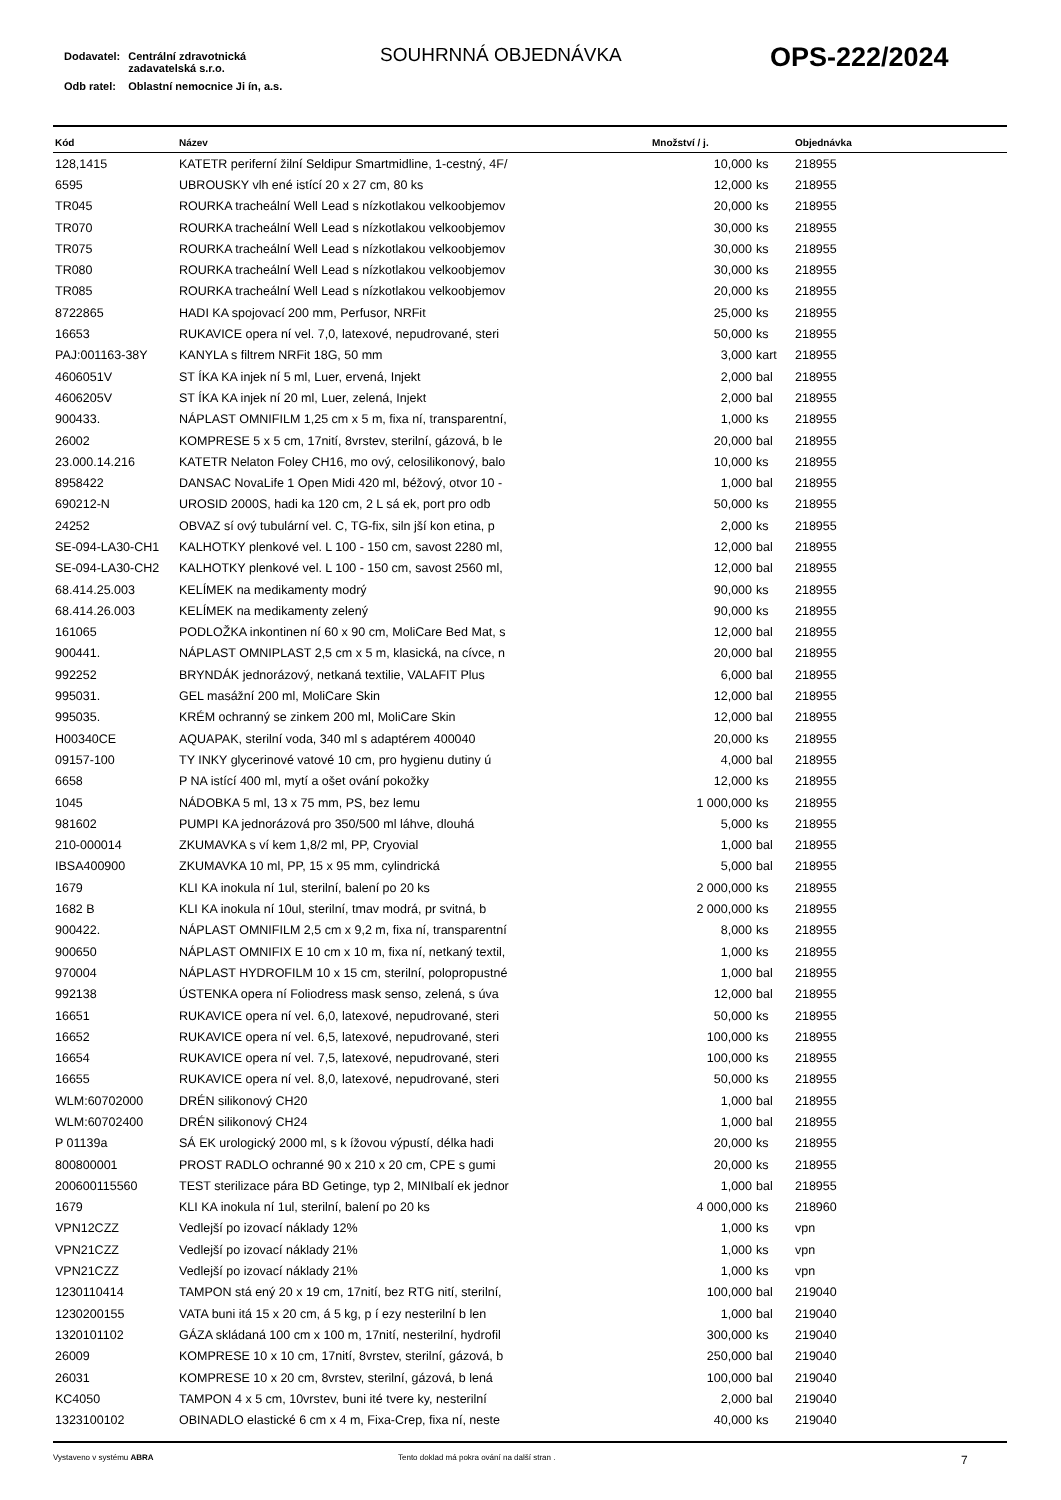| Dodavatel: | Centrální zdravotnická zadavatelská s.r.o. |
| Odb ratel: | Oblastní nemocnice Ji ín, a.s. |
SOUHRNNÁ OBJEDNÁVKA OPS-222/2024
| Kód | Název | Množství / j. | | Objednávka |
| --- | --- | --- | --- | --- |
| 128,1415 | KATETR periferní žilní Seldipur Smartmidline, 1-cestný, 4F/ | 10,000 | ks | 218955 |
| 6595 | UBROUSKY vlh ené istící 20 x 27 cm, 80 ks | 12,000 | ks | 218955 |
| TR045 | ROURKA tracheální Well Lead s nízkotlakou velkoobjemov | 20,000 | ks | 218955 |
| TR070 | ROURKA tracheální Well Lead s nízkotlakou velkoobjemov | 30,000 | ks | 218955 |
| TR075 | ROURKA tracheální Well Lead s nízkotlakou velkoobjemov | 30,000 | ks | 218955 |
| TR080 | ROURKA tracheální Well Lead s nízkotlakou velkoobjemov | 30,000 | ks | 218955 |
| TR085 | ROURKA tracheální Well Lead s nízkotlakou velkoobjemov | 20,000 | ks | 218955 |
| 8722865 | HADI KA spojovací 200 mm, Perfusor, NRFit | 25,000 | ks | 218955 |
| 16653 | RUKAVICE opera ní vel. 7,0, latexové, nepudrované, steri | 50,000 | ks | 218955 |
| PAJ:001163-38Y | KANYLA s filtrem NRFit 18G, 50 mm | 3,000 | kart | 218955 |
| 4606051V | ST ÍKA KA injek ní 5 ml, Luer, ervená, Injekt | 2,000 | bal | 218955 |
| 4606205V | ST ÍKA KA injek ní 20 ml, Luer, zelená, Injekt | 2,000 | bal | 218955 |
| 900433. | NÁPLAST OMNIFILM 1,25 cm x 5 m, fixa ní, transparentní, | 1,000 | ks | 218955 |
| 26002 | KOMPRESE 5 x 5 cm, 17nití, 8vrstev, sterilní, gázová, b le | 20,000 | bal | 218955 |
| 23.000.14.216 | KATETR Nelaton Foley CH16, mo ový, celosilikonový, balo | 10,000 | ks | 218955 |
| 8958422 | DANSAC NovaLife 1 Open Midi 420 ml, béžový, otvor 10 - | 1,000 | bal | 218955 |
| 690212-N | UROSID 2000S, hadi ka 120 cm, 2 L sá ek, port pro odb | 50,000 | ks | 218955 |
| 24252 | OBVAZ sí ový tubulární vel. C, TG-fix, siln jší kon etina, p | 2,000 | ks | 218955 |
| SE-094-LA30-CH1 | KALHOTKY plenkové vel. L 100 - 150 cm, savost 2280 ml, | 12,000 | bal | 218955 |
| SE-094-LA30-CH2 | KALHOTKY plenkové vel. L 100 - 150 cm, savost 2560 ml, | 12,000 | bal | 218955 |
| 68.414.25.003 | KELÍMEK na medikamenty modrý | 90,000 | ks | 218955 |
| 68.414.26.003 | KELÍMEK na medikamenty zelený | 90,000 | ks | 218955 |
| 161065 | PODLOŽKA inkontinen ní 60 x 90 cm, MoliCare Bed Mat, s | 12,000 | bal | 218955 |
| 900441. | NÁPLAST OMNIPLAST 2,5 cm x 5 m, klasická, na cívce, n | 20,000 | bal | 218955 |
| 992252 | BRYNDÁK jednorázový, netkaná textilie, VALAFIT Plus | 6,000 | bal | 218955 |
| 995031. | GEL masážní 200 ml, MoliCare Skin | 12,000 | bal | 218955 |
| 995035. | KRÉM ochranný se zinkem 200 ml, MoliCare Skin | 12,000 | bal | 218955 |
| H00340CE | AQUAPAK, sterilní voda, 340 ml s adaptérem 400040 | 20,000 | ks | 218955 |
| 09157-100 | TY INKY glycerinové vatové 10 cm, pro hygienu dutiny ú | 4,000 | bal | 218955 |
| 6658 | P NA istící 400 ml, mytí a ošet ování pokožky | 12,000 | ks | 218955 |
| 1045 | NÁDOBKA 5 ml, 13 x 75 mm, PS, bez lemu | 1 000,000 | ks | 218955 |
| 981602 | PUMPI KA jednorázová pro 350/500 ml láhve, dlouhá | 5,000 | ks | 218955 |
| 210-000014 | ZKUMAVKA s ví kem 1,8/2 ml, PP, Cryovial | 1,000 | bal | 218955 |
| IBSA400900 | ZKUMAVKA 10 ml, PP, 15 x 95 mm, cylindrická | 5,000 | bal | 218955 |
| 1679 | KLI KA inokula ní 1ul, sterilní, balení po 20 ks | 2 000,000 | ks | 218955 |
| 1682 B | KLI KA inokula ní 10ul, sterilní, tmav modrá, pr svitná, b | 2 000,000 | ks | 218955 |
| 900422. | NÁPLAST OMNIFILM 2,5 cm x 9,2 m, fixa ní, transparentní | 8,000 | ks | 218955 |
| 900650 | NÁPLAST OMNIFIX E 10 cm x 10 m, fixa ní, netkaný textil, | 1,000 | ks | 218955 |
| 970004 | NÁPLAST HYDROFILM 10 x 15 cm, sterilní, polopropustné | 1,000 | bal | 218955 |
| 992138 | ÚSTENKA opera ní Foliodress mask senso, zelená, s úva | 12,000 | bal | 218955 |
| 16651 | RUKAVICE opera ní vel. 6,0, latexové, nepudrované, steri | 50,000 | ks | 218955 |
| 16652 | RUKAVICE opera ní vel. 6,5, latexové, nepudrované, steri | 100,000 | ks | 218955 |
| 16654 | RUKAVICE opera ní vel. 7,5, latexové, nepudrované, steri | 100,000 | ks | 218955 |
| 16655 | RUKAVICE opera ní vel. 8,0, latexové, nepudrované, steri | 50,000 | ks | 218955 |
| WLM:60702000 | DRÉN silikonový CH20 | 1,000 | bal | 218955 |
| WLM:60702400 | DRÉN silikonový CH24 | 1,000 | bal | 218955 |
| P 01139a | SÁ EK urologický 2000 ml, s k ížovou výpustí, délka hadi | 20,000 | ks | 218955 |
| 800800001 | PROST RADLO ochranné 90 x 210 x 20 cm, CPE s gumi | 20,000 | ks | 218955 |
| 200600115560 | TEST sterilizace pára BD Getinge, typ 2, MINIbalí ek jednor | 1,000 | bal | 218955 |
| 1679 | KLI KA inokula ní 1ul, sterilní, balení po 20 ks | 4 000,000 | ks | 218960 |
| VPN12CZZ | Vedlejší po izovací náklady 12% | 1,000 | ks | vpn |
| VPN21CZZ | Vedlejší po izovací náklady 21% | 1,000 | ks | vpn |
| VPN21CZZ | Vedlejší po izovací náklady 21% | 1,000 | ks | vpn |
| 1230110414 | TAMPON stá ený 20 x 19 cm, 17nití, bez RTG nití, sterilní, | 100,000 | bal | 219040 |
| 1230200155 | VATA buni itá 15 x 20 cm, á 5 kg, p í ezy nesterilní b len | 1,000 | bal | 219040 |
| 1320101102 | GÁZA skládaná 100 cm x 100 m, 17nití, nesterilní, hydrofil | 300,000 | ks | 219040 |
| 26009 | KOMPRESE 10 x 10 cm, 17nití, 8vrstev, sterilní, gázová, b | 250,000 | bal | 219040 |
| 26031 | KOMPRESE 10 x 20 cm, 8vrstev, sterilní, gázová, b lená | 100,000 | bal | 219040 |
| KC4050 | TAMPON 4 x 5 cm, 10vrstev, buni ité tvere ky, nesterilní | 2,000 | bal | 219040 |
| 1323100102 | OBINADLO elastické 6 cm x 4 m, Fixa-Crep, fixa ní, neste | 40,000 | ks | 219040 |
Vystaveno v systému ABRA Tento doklad má pokra ování na další stran . 7